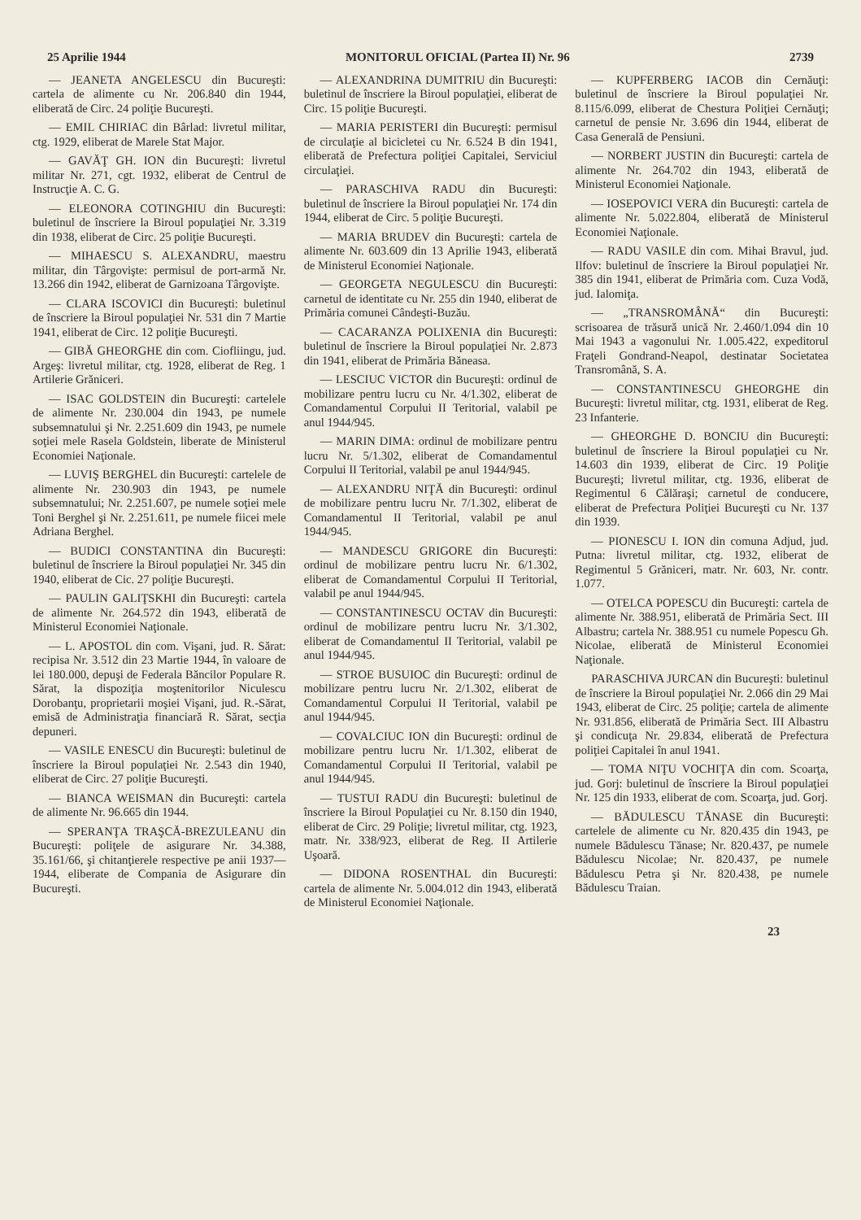25 Aprilie 1944 MONITORUL OFICIAL (Partea II) Nr. 96 2739
— JEANETA ANGELESCU din Bucureşti: cartela de alimente cu Nr. 206.840 din 1944, eliberată de Circ. 24 poliţie Bucureşti.
— EMIL CHIRIAC din Bârlad: livretul militar, ctg. 1929, eliberat de Marele Stat Major.
— GAVĂŢ GH. ION din Bucureşti: livretul militar Nr. 271, cgt. 1932, eliberat de Centrul de Instrucţie A. C. G.
— ELEONORA COTINGHIU din Bucureşti: buletinul de înscriere la Biroul populaţiei Nr. 3.319 din 1938, eliberat de Circ. 25 poliţie Bucureşti.
— MIHAESCU S. ALEXANDRU, maestru militar, din Târgovişte: permisul de port-armă Nr. 13.266 din 1942, eliberat de Garnizoana Târgovişte.
— CLARA ISCOVICI din Bucureşti: buletinul de înscriere la Biroul populaţiei Nr. 531 din 7 Martie 1941, eliberat de Circ. 12 poliţie Bucureşti.
— GIBĂ GHEORGHE din com. Ciofliingu, jud. Argeş: livretul militar, ctg. 1928, eliberat de Reg. 1 Artilerie Grăniceri.
— ISAC GOLDSTEIN din Bucureşti: cartelele de alimente Nr. 230.004 din 1943, pe numele subsemnatului şi Nr. 2.251.609 din 1943, pe numele soţiei mele Rasela Goldstein, liberate de Ministerul Economiei Naţionale.
— LUVIŞ BERGHEL din Bucureşti: cartelele de alimente Nr. 230.903 din 1943, pe numele subsemnatului; Nr. 2.251.607, pe numele soţiei mele Toni Berghel şi Nr. 2.251.611, pe numele fiicei mele Adriana Berghel.
— BUDICI CONSTANTINA din Bucureşti: buletinul de înscriere la Biroul populaţiei Nr. 345 din 1940, eliberat de Cic. 27 poliţie Bucureşti.
— PAULIN GALIŢSKHI din Bucureşti: cartela de alimente Nr. 264.572 din 1943, eliberată de Ministerul Economiei Naţionale.
— L. APOSTOL din com. Vişani, jud. R. Sărat: recipisa Nr. 3.512 din 23 Martie 1944, în valoare de lei 180.000, depuşi de Federala Băncilor Populare R. Sărat, la dispoziţia moştenitorilor Niculescu Dorobanţu, proprietarii moşiei Vişani, jud. R.-Sărat, emisă de Administraţia financiară R. Sărat, secţia depuneri.
— VASILE ENESCU din Bucureşti: buletinul de înscriere la Biroul populaţiei Nr. 2.543 din 1940, eliberat de Circ. 27 poliţie Bucureşti.
— BIANCA WEISMAN din Bucureşti: cartela de alimente Nr. 96.665 din 1944.
— SPERANŢA TRAŞCĂ-BREZULEANU din Bucureşti: poliţele de asigurare Nr. 34.388, 35.161/66, şi chitanţierele respective pe anii 1937—1944, eliberate de Compania de Asigurare din Bucureşti.
— ALEXANDRINA DUMITRIU din Bucureşti: buletinul de înscriere la Biroul populaţiei, eliberat de Circ. 15 poliţie Bucureşti.
— MARIA PERISTERI din Bucureşti: permisul de circulaţie al bicicletei cu Nr. 6.524 B din 1941, eliberată de Prefectura poliţiei Capitalei, Serviciul circulaţiei.
— PARASCHIVA RADU din Bucureşti: buletinul de înscriere la Biroul populaţiei Nr. 174 din 1944, eliberat de Circ. 5 poliţie Bucureşti.
— MARIA BRUDEV din Bucureşti: cartela de alimente Nr. 603.609 din 13 Aprilie 1943, eliberată de Ministerul Economiei Naţionale.
— GEORGETA NEGULESCU din Bucureşti: carnetul de identitate cu Nr. 255 din 1940, eliberat de Primăria comunei Cândeşti-Buzău.
— CACARANZA POLIXENIA din Bucureşti: buletinul de înscriere la Biroul populaţiei Nr. 2.873 din 1941, eliberat de Primăria Băneasa.
— LESCIUC VICTOR din Bucureşti: ordinul de mobilizare pentru lucru cu Nr. 4/1.302, eliberat de Comandamentul Corpului II Teritorial, valabil pe anul 1944/945.
— MARIN DIMA: ordinul de mobilizare pentru lucru Nr. 5/1.302, eliberat de Comandamentul Corpului II Teritorial, valabil pe anul 1944/945.
— ALEXANDRU NIŢĂ din Bucureşti: ordinul de mobilizare pentru lucru Nr. 7/1.302, eliberat de Comandamentul II Teritorial, valabil pe anul 1944/945.
— MANDESCU GRIGORE din Bucureşti: ordinul de mobilizare pentru lucru Nr. 6/1.302, eliberat de Comandamentul Corpului II Teritorial, valabil pe anul 1944/945.
— CONSTANTINESCU OCTAV din Bucureşti: ordinul de mobilizare pentru lucru Nr. 3/1.302, eliberat de Comandamentul II Teritorial, valabil pe anul 1944/945.
— STROE BUSUIOC din Bucureşti: ordinul de mobilizare pentru lucru Nr. 2/1.302, eliberat de Comandamentul Corpului II Teritorial, valabil pe anul 1944/945.
— COVALCIUC ION din Bucureşti: ordinul de mobilizare pentru lucru Nr. 1/1.302, eliberat de Comandamentul Corpului II Teritorial, valabil pe anul 1944/945.
— TUSTUI RADU din Bucureşti: buletinul de înscriere la Biroul Populaţiei cu Nr. 8.150 din 1940, eliberat de Circ. 29 Poliţie; livretul militar, ctg. 1923, matr. Nr. 338/923, eliberat de Reg. II Artilerie Uşoară.
— DIDONA ROSENTHAL din Bucureşti: cartela de alimente Nr. 5.004.012 din 1943, eliberată de Ministerul Economiei Naţionale.
— KUPFERBERG IACOB din Cernăuţi: buletinul de înscriere la Biroul populaţiei Nr. 8.115/6.099, eliberat de Chestura Poliţiei Cernăuţi; carnetul de pensie Nr. 3.696 din 1944, eliberat de Casa Generală de Pensiuni.
— NORBERT JUSTIN din Bucureşti: cartela de alimente Nr. 264.702 din 1943, eliberată de Ministerul Economiei Naţionale.
— IOSEPOVICI VERA din Bucureşti: cartela de alimente Nr. 5.022.804, eliberată de Ministerul Economiei Naţionale.
— RADU VASILE din com. Mihai Bravul, jud. Ilfov: buletinul de înscriere la Biroul populaţiei Nr. 385 din 1941, eliberat de Primăria com. Cuza Vodă, jud. Ialomiţa.
— „TRANSROMÂNĂ“ din Bucureşti: scrisoarea de trăsură unică Nr. 2.460/1.094 din 10 Mai 1943 a vagonului Nr. 1.005.422, expeditorul Fraţeli Gondrand-Neapol, destinatar Societatea Transromână, S. A.
— CONSTANTINESCU GHEORGHE din Bucureşti: livretul militar, ctg. 1931, eliberat de Reg. 23 Infanterie.
— GHEORGHE D. BONCIU din Bucureşti: buletinul de înscriere la Biroul populaţiei cu Nr. 14.603 din 1939, eliberat de Circ. 19 Poliţie Bucureşti; livretul militar, ctg. 1936, eliberat de Regimentul 6 Călăraşi; carnetul de conducere, eliberat de Prefectura Poliţiei Bucureşti cu Nr. 137 din 1939.
— PIONESCU I. ION din comuna Adjud, jud. Putna: livretul militar, ctg. 1932, eliberat de Regimentul 5 Grăniceri, matr. Nr. 603, Nr. contr. 1.077.
— OTELCA POPESCU din Bucureşti: cartela de alimente Nr. 388.951, eliberată de Primăria Sect. III Albastru; cartela Nr. 388.951 cu numele Popescu Gh. Nicolae, eliberată de Ministerul Economiei Naţionale.
PARASCHIVA JURCAN din Bucureşti: buletinul de înscriere la Biroul populaţiei Nr. 2.066 din 29 Mai 1943, eliberat de Circ. 25 poliţie; cartela de alimente Nr. 931.856, eliberată de Primăria Sect. III Albastru şi condicuţa Nr. 29.834, eliberată de Prefectura poliţiei Capitalei în anul 1941.
— TOMA NIŢU VOCHIŢA din com. Scoarţa, jud. Gorj: buletinul de înscriere la Biroul populaţiei Nr. 125 din 1933, eliberat de com. Scoarţa, jud. Gorj.
— BĂDULESCU TĂNASE din Bucureşti: cartelele de alimente cu Nr. 820.435 din 1943, pe numele Bădulescu Tănase; Nr. 820.437, pe numele Bădulescu Nicolae; Nr. 820.437, pe numele Bădulescu Petra şi Nr. 820.438, pe numele Bădulescu Traian.
23